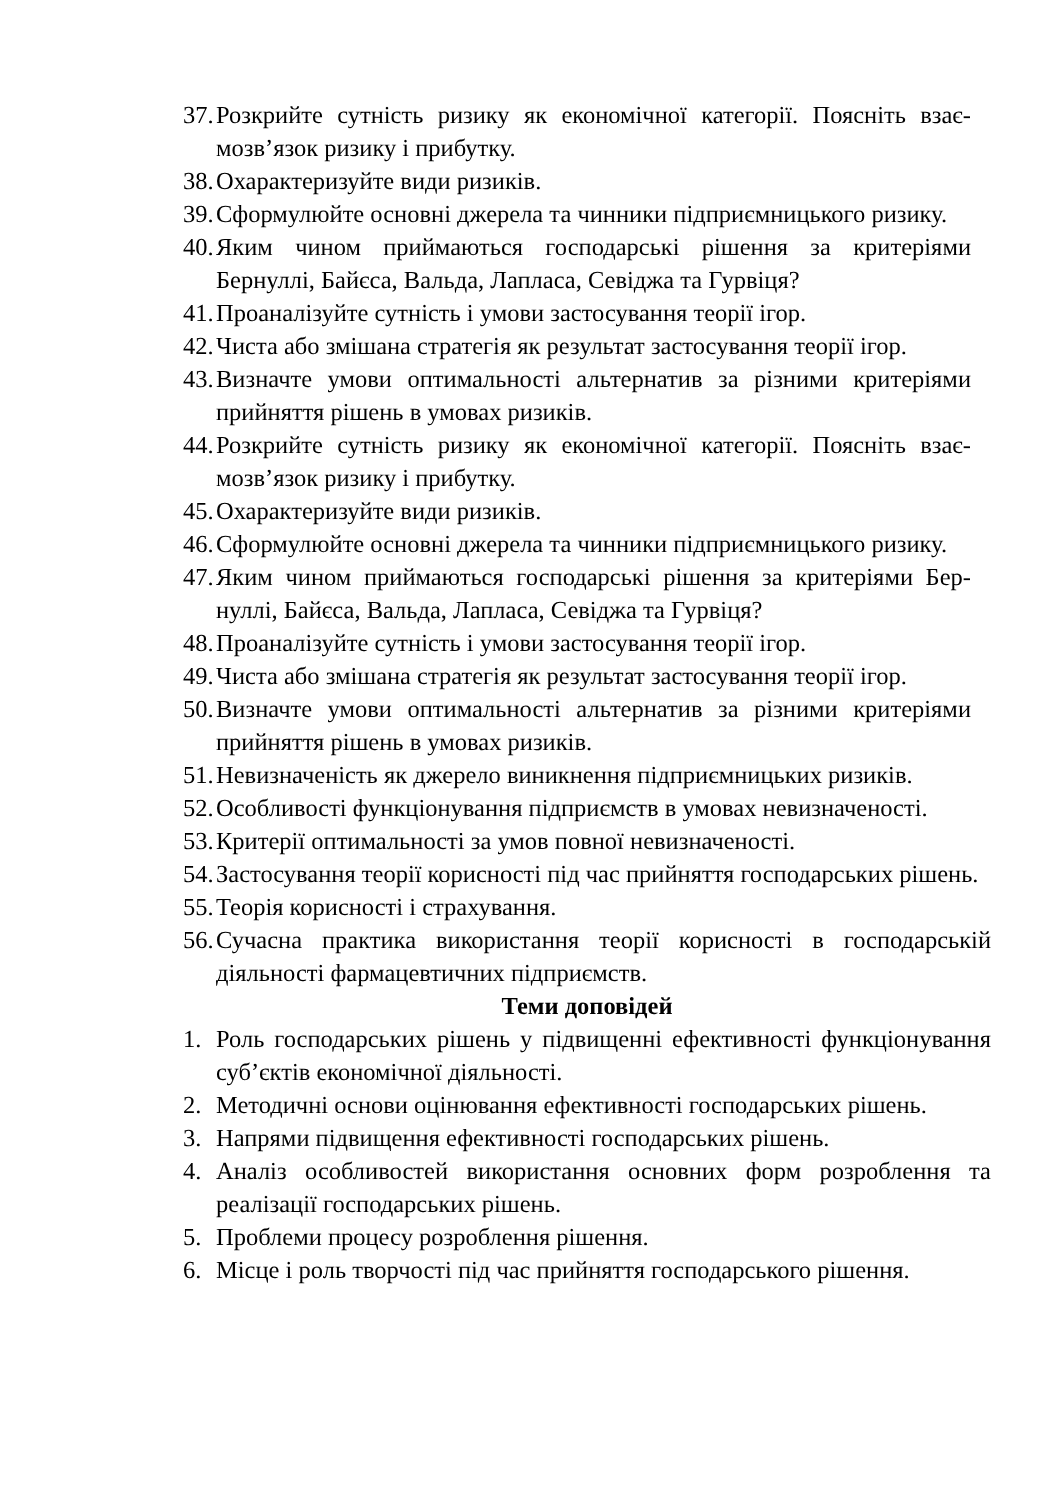37. Розкрийте сутність ризику як економічної категорії. Поясніть взає­мозв’язок ризику і прибутку.
38. Охарактеризуйте види ризиків.
39. Сформулюйте основні джерела та чинники підприємницького ризику.
40. Яким чином приймаються господарські рішення за критеріями Бернуллі, Байєса, Вальда, Лапласа, Севіджа та Гурвіця?
41. Проаналізуйте сутність і умови застосування теорії ігор.
42. Чиста або змішана стратегія як результат застосування теорії ігор.
43. Визначте умови оптимальності альтернатив за різними критеріями прийняття рішень в умовах ризиків.
44. Розкрийте сутність ризику як економічної категорії. Поясніть взає­мозв’язок ризику і прибутку.
45. Охарактеризуйте види ризиків.
46. Сформулюйте основні джерела та чинники підприємницького ризи­ку.
47. Яким чином приймаються господарські рішення за критеріями Бер­нуллі, Байєса, Вальда, Лапласа, Севіджа та Гурвіця?
48. Проаналізуйте сутність і умови застосування теорії ігор.
49. Чиста або змішана стратегія як результат застосування теорії ігор.
50. Визначте умови оптимальності альтернатив за різними критеріями прийняття рішень в умовах ризиків.
51. Невизначеність як джерело виникнення підприємницьких ризиків.
52. Особливості функціонування підприємств в умовах невизначеності.
53. Критерії оптимальності за умов повної невизначеності.
54. Застосування теорії корисності під час прийняття господарських рі­шень.
55. Теорія корисності і страхування.
56. Сучасна практика використання теорії корисності в господарській діяльності фармацевтичних підприємств.
Теми доповідей
1. Роль господарських рішень у підвищенні ефективності функціонування суб’єктів економічної діяльності.
2. Методичні основи оцінювання ефективності господарських рішень.
3. Напрями підвищення ефективності господарських рішень.
4. Аналіз особливостей використання основних форм розроблення та реалізації господарських рішень.
5. Проблеми процесу розроблення рішення.
6. Місце і роль творчості під час прийняття господарського рішення.